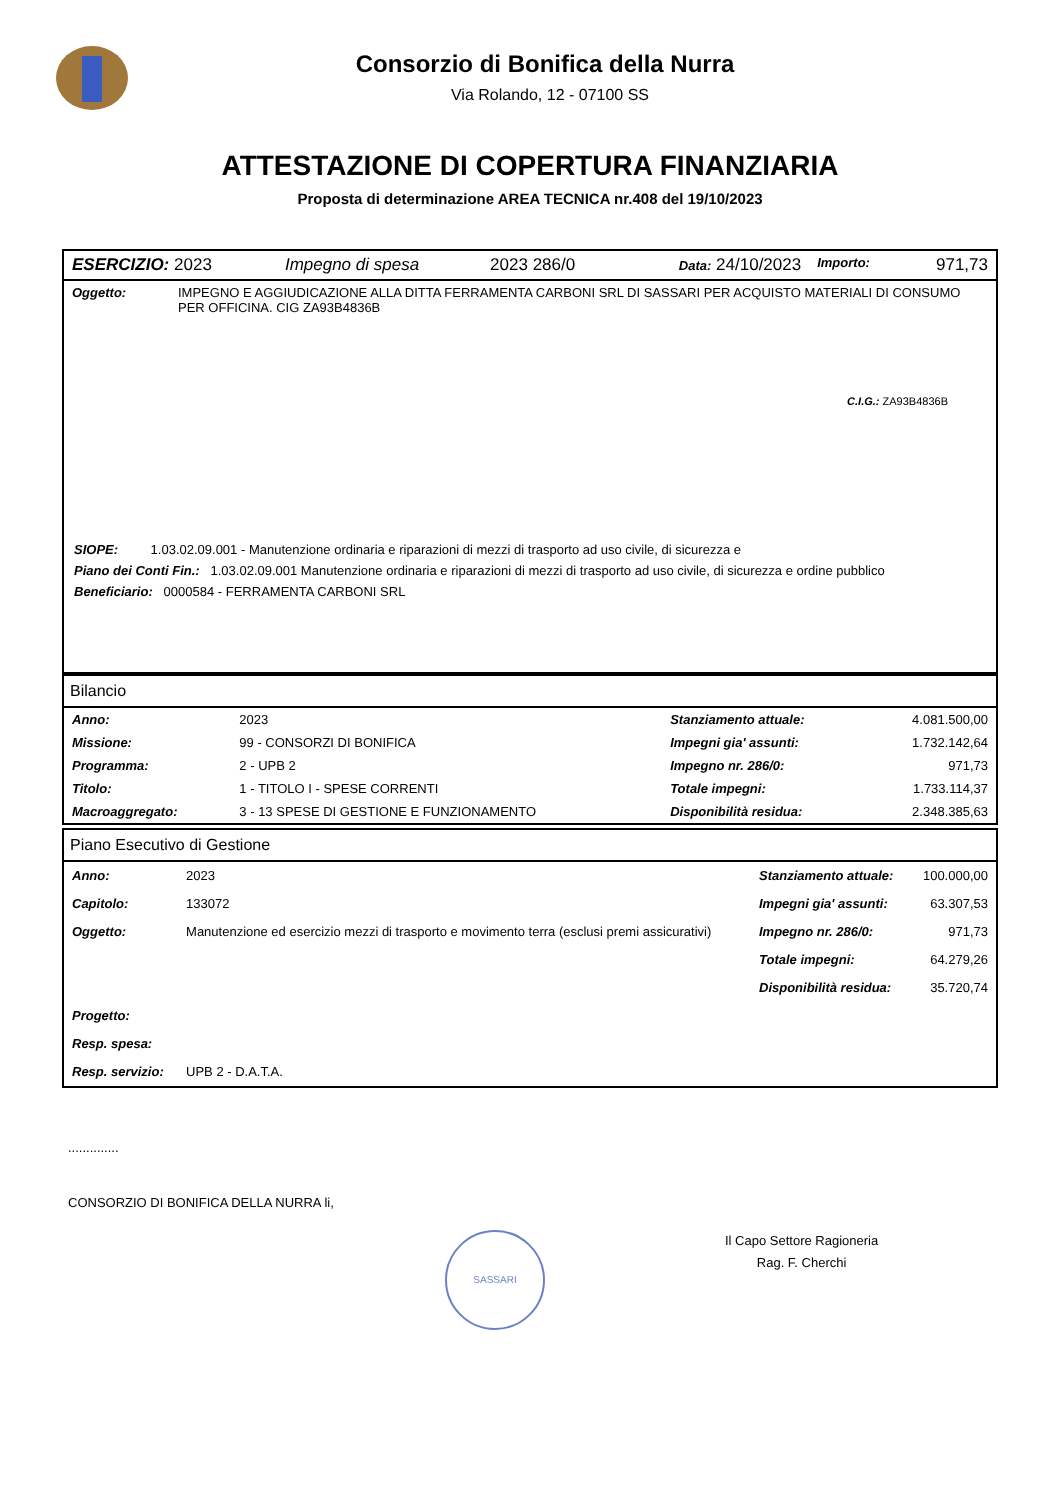Consorzio di Bonifica della Nurra
Via Rolando, 12 - 07100 SS
ATTESTAZIONE DI COPERTURA FINANZIARIA
Proposta di determinazione AREA TECNICA nr.408 del 19/10/2023
| ESERCIZIO: 2023 | Impegno di spesa | 2023 286/0 | Data: 24/10/2023 | Importo: | 971,73 |
| Oggetto: | IMPEGNO E AGGIUDICAZIONE ALLA DITTA FERRAMENTA CARBONI SRL DI SASSARI PER ACQUISTO MATERIALI DI CONSUMO PER OFFICINA. CIG ZA93B4836B C.I.G.: ZA93B4836B |
SIOPE: 1.03.02.09.001 - Manutenzione ordinaria e riparazioni di mezzi di trasporto ad uso civile, di sicurezza e
Piano dei Conti Fin.: 1.03.02.09.001 Manutenzione ordinaria e riparazioni di mezzi di trasporto ad uso civile, di sicurezza e ordine pubblico
Beneficiario: 0000584 - FERRAMENTA CARBONI SRL
Bilancio
| Anno: | 2023 | Stanziamento attuale: | 4.081.500,00 |
| Missione: | 99 - CONSORZI DI BONIFICA | Impegni gia' assunti: | 1.732.142,64 |
| Programma: | 2 - UPB 2 | Impegno nr. 286/0: | 971,73 |
| Titolo: | 1 - TITOLO I - SPESE CORRENTI | Totale impegni: | 1.733.114,37 |
| Macroaggregato: | 3 - 13 SPESE DI GESTIONE E FUNZIONAMENTO | Disponibilità residua: | 2.348.385,63 |
Piano Esecutivo di Gestione
| Anno: | 2023 | Stanziamento attuale: | 100.000,00 |
| Capitolo: | 133072 | Impegni gia' assunti: | 63.307,53 |
| Oggetto: | Manutenzione ed esercizio mezzi di trasporto e movimento terra (esclusi premi assicurativi) | Impegno nr. 286/0: | 971,73 |
| | | Totale impegni: | 64.279,26 |
| | | Disponibilità residua: | 35.720,74 |
| Progetto: | | | |
| Resp. spesa: | | | |
| Resp. servizio: | UPB 2 - D.A.T.A. | | |
..............
CONSORZIO DI BONIFICA DELLA NURRA li,
SASSARI
Il Capo Settore Ragioneria
Rag. F. Cherchi